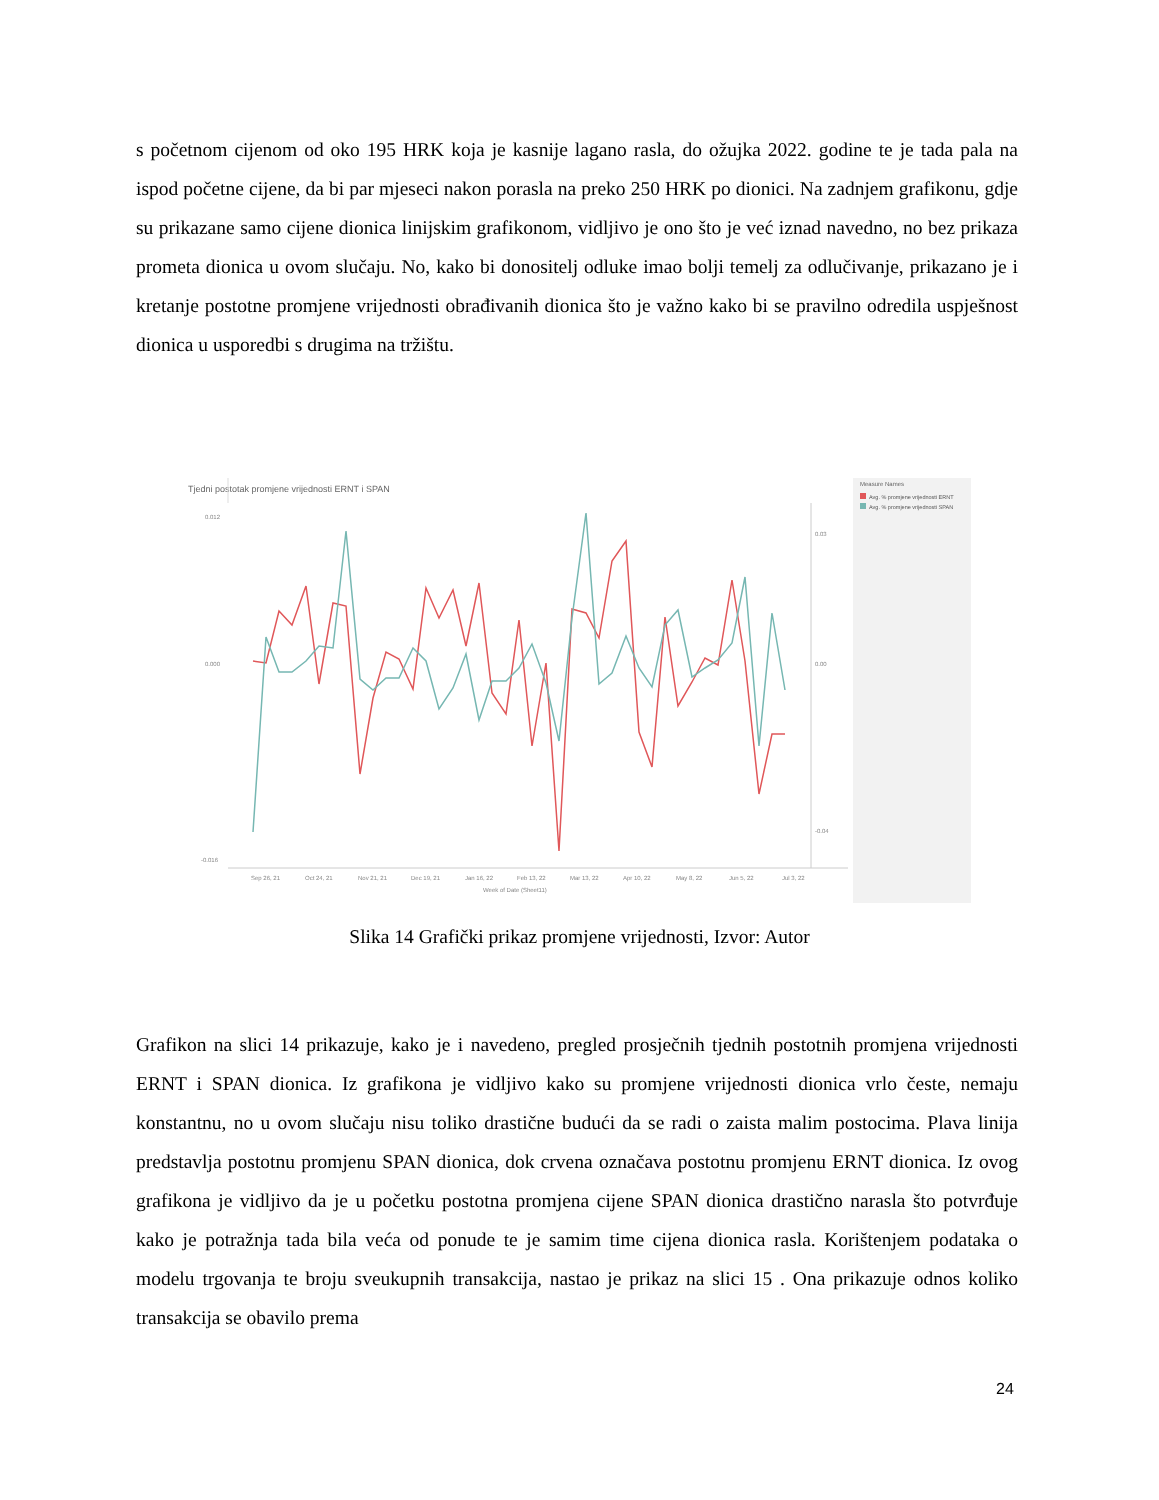s početnom cijenom od oko 195 HRK koja je kasnije lagano rasla, do ožujka 2022. godine te je tada pala na ispod početne cijene, da bi par mjeseci nakon porasla na preko 250 HRK po dionici. Na zadnjem grafikonu, gdje su prikazane samo cijene dionica linijskim grafikonom, vidljivo je ono što je već iznad navedno, no bez prikaza prometa dionica u ovom slučaju. No, kako bi donositelj odluke imao bolji temelj za odlučivanje, prikazano je i kretanje postotne promjene vrijednosti obrađivanih dionica što je važno kako bi se pravilno odredila uspješnost dionica u usporedbi s drugima na tržištu.
Tjedni postotak promjene vrijednosti ERNT i SPAN
Measure Names
Avg. % promjene vrijednosti ERNT
Avg. % promjene vrijednosti SPAN
0.012
0.000
-0.016
0.03
0.00
-0.04
Sep 26, 21
Oct 24, 21
Nov 21, 21
Dec 19, 21
Jan 16, 22
Feb 13, 22
Mar 13, 22
Apr 10, 22
May 8, 22
Jun 5, 22
Jul 3, 22
Week of Date (Sheet11)
Slika 14 Grafički prikaz promjene vrijednosti, Izvor: Autor
Grafikon na slici 14 prikazuje, kako je i navedeno, pregled prosječnih tjednih postotnih promjena vrijednosti ERNT i SPAN dionica. Iz grafikona je vidljivo kako su promjene vrijednosti dionica vrlo česte, nemaju konstantnu, no u ovom slučaju nisu toliko drastične budući da se radi o zaista malim postocima. Plava linija predstavlja postotnu promjenu SPAN dionica, dok crvena označava postotnu promjenu ERNT dionica. Iz ovog grafikona je vidljivo da je u početku postotna promjena cijene SPAN dionica drastično narasla što potvrđuje kako je potražnja tada bila veća od ponude te je samim time cijena dionica rasla. Korištenjem podataka o modelu trgovanja te broju sveukupnih transakcija, nastao je prikaz na slici 15 . Ona prikazuje odnos koliko transakcija se obavilo prema
24